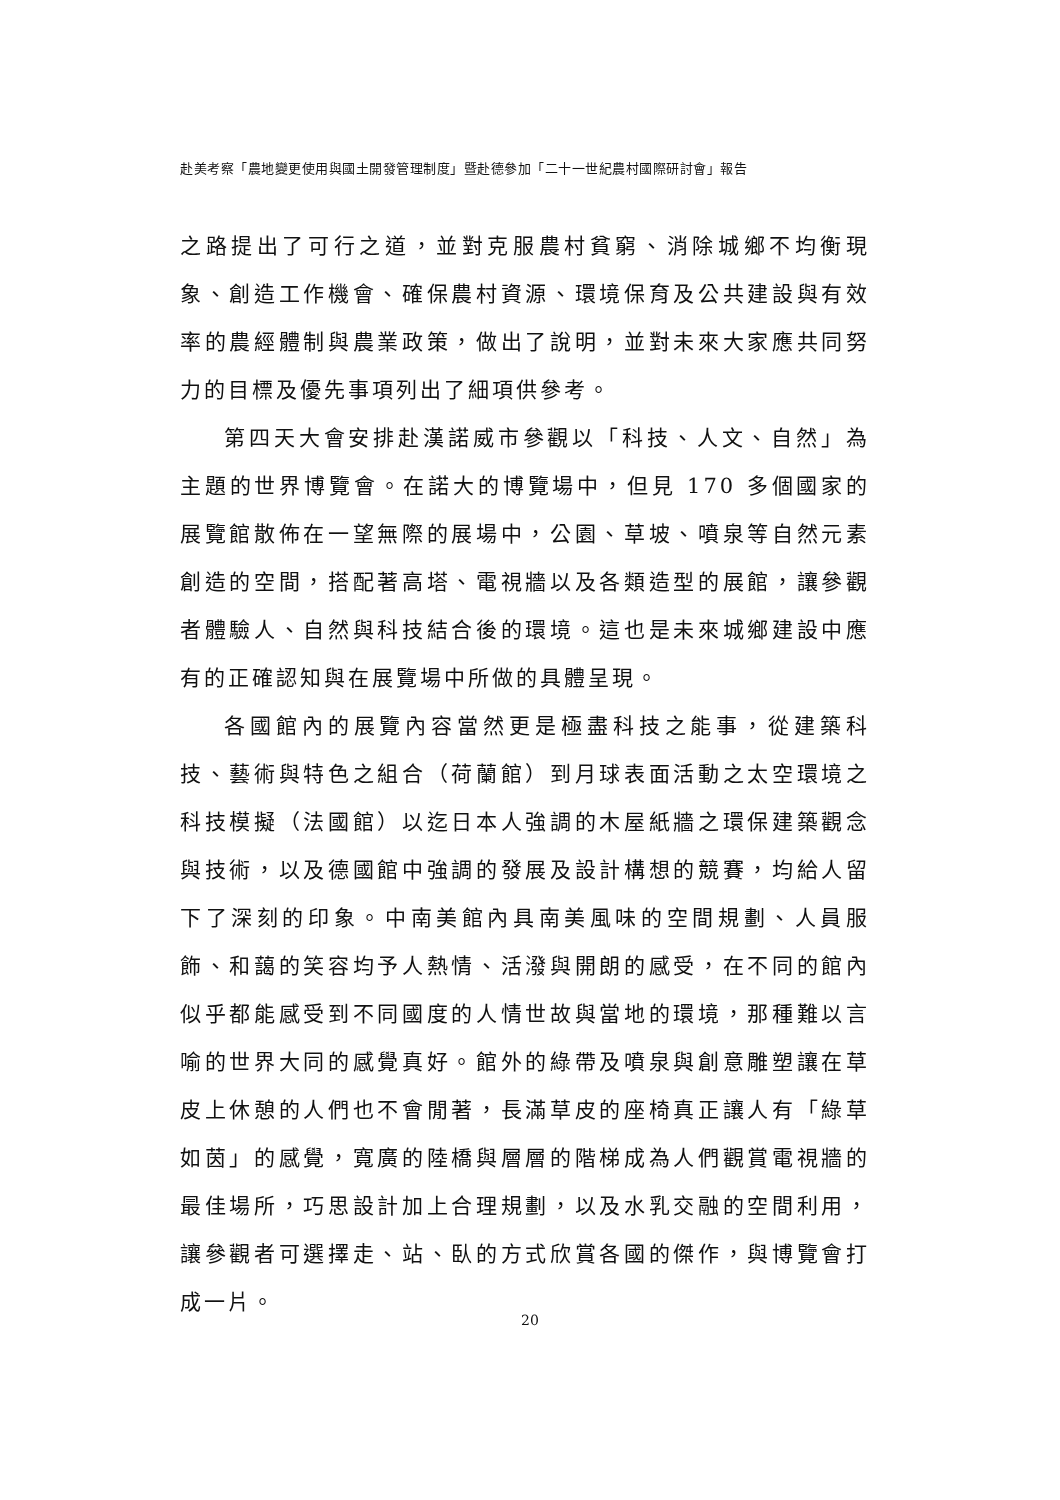赴美考察「農地變更使用與國土開發管理制度」暨赴德參加「二十一世紀農村國際研討會」報告
之路提出了可行之道，並對克服農村貧窮、消除城鄉不均衡現象、創造工作機會、確保農村資源、環境保育及公共建設與有效率的農經體制與農業政策，做出了說明，並對未來大家應共同努力的目標及優先事項列出了細項供參考。
第四天大會安排赴漢諾威市參觀以「科技、人文、自然」為主題的世界博覽會。在諾大的博覽場中，但見 170 多個國家的展覽館散佈在一望無際的展場中，公園、草坡、噴泉等自然元素創造的空間，搭配著高塔、電視牆以及各類造型的展館，讓參觀者體驗人、自然與科技結合後的環境。這也是未來城鄉建設中應有的正確認知與在展覽場中所做的具體呈現。
各國館內的展覽內容當然更是極盡科技之能事，從建築科技、藝術與特色之組合（荷蘭館）到月球表面活動之太空環境之科技模擬（法國館）以迄日本人強調的木屋紙牆之環保建築觀念與技術，以及德國館中強調的發展及設計構想的競賽，均給人留下了深刻的印象。中南美館內具南美風味的空間規劃、人員服飾、和藹的笑容均予人熱情、活潑與開朗的感受，在不同的館內似乎都能感受到不同國度的人情世故與當地的環境，那種難以言喻的世界大同的感覺真好。館外的綠帶及噴泉與創意雕塑讓在草皮上休憩的人們也不會閒著，長滿草皮的座椅真正讓人有「綠草如茵」的感覺，寬廣的陸橋與層層的階梯成為人們觀賞電視牆的最佳場所，巧思設計加上合理規劃，以及水乳交融的空間利用，讓參觀者可選擇走、站、臥的方式欣賞各國的傑作，與博覽會打成一片。
20